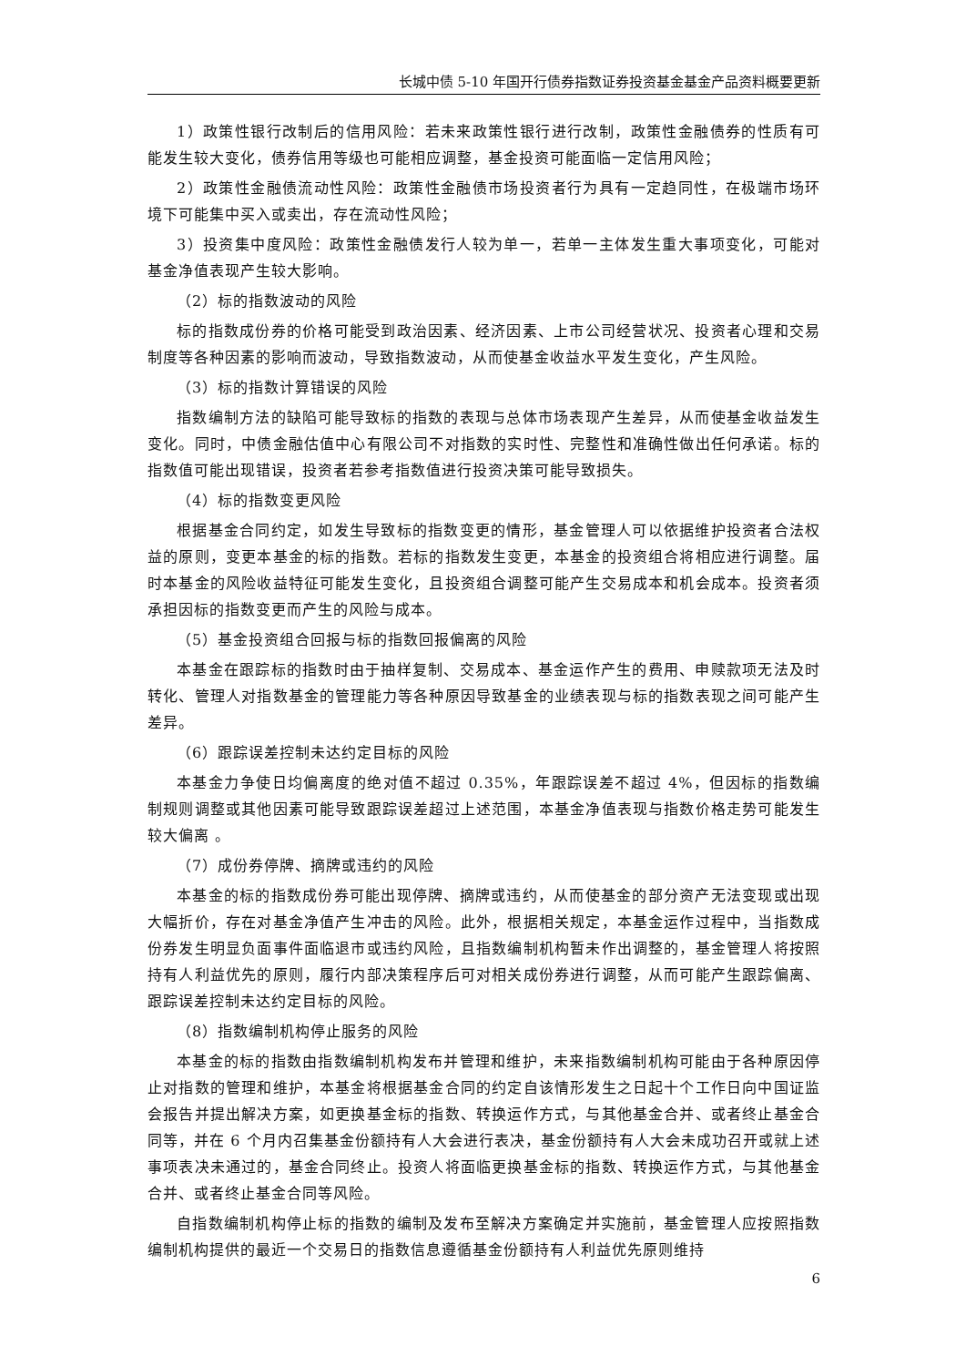长城中债 5-10 年国开行债券指数证券投资基金基金产品资料概要更新
1）政策性银行改制后的信用风险：若未来政策性银行进行改制，政策性金融债券的性质有可能发生较大变化，债券信用等级也可能相应调整，基金投资可能面临一定信用风险；
2）政策性金融债流动性风险：政策性金融债市场投资者行为具有一定趋同性，在极端市场环境下可能集中买入或卖出，存在流动性风险；
3）投资集中度风险：政策性金融债发行人较为单一，若单一主体发生重大事项变化，可能对基金净值表现产生较大影响。
（2）标的指数波动的风险
标的指数成份券的价格可能受到政治因素、经济因素、上市公司经营状况、投资者心理和交易制度等各种因素的影响而波动，导致指数波动，从而使基金收益水平发生变化，产生风险。
（3）标的指数计算错误的风险
指数编制方法的缺陷可能导致标的指数的表现与总体市场表现产生差异，从而使基金收益发生变化。同时，中债金融估值中心有限公司不对指数的实时性、完整性和准确性做出任何承诺。标的指数值可能出现错误，投资者若参考指数值进行投资决策可能导致损失。
（4）标的指数变更风险
根据基金合同约定，如发生导致标的指数变更的情形，基金管理人可以依据维护投资者合法权益的原则，变更本基金的标的指数。若标的指数发生变更，本基金的投资组合将相应进行调整。届时本基金的风险收益特征可能发生变化，且投资组合调整可能产生交易成本和机会成本。投资者须承担因标的指数变更而产生的风险与成本。
（5）基金投资组合回报与标的指数回报偏离的风险
本基金在跟踪标的指数时由于抽样复制、交易成本、基金运作产生的费用、申赎款项无法及时转化、管理人对指数基金的管理能力等各种原因导致基金的业绩表现与标的指数表现之间可能产生差异。
（6）跟踪误差控制未达约定目标的风险
本基金力争使日均偏离度的绝对值不超过 0.35%，年跟踪误差不超过 4%，但因标的指数编制规则调整或其他因素可能导致跟踪误差超过上述范围，本基金净值表现与指数价格走势可能发生较大偏离 。
（7）成份券停牌、摘牌或违约的风险
本基金的标的指数成份券可能出现停牌、摘牌或违约，从而使基金的部分资产无法变现或出现大幅折价，存在对基金净值产生冲击的风险。此外，根据相关规定，本基金运作过程中，当指数成份券发生明显负面事件面临退市或违约风险，且指数编制机构暂未作出调整的，基金管理人将按照持有人利益优先的原则，履行内部决策程序后可对相关成份券进行调整，从而可能产生跟踪偏离、跟踪误差控制未达约定目标的风险。
（8）指数编制机构停止服务的风险
本基金的标的指数由指数编制机构发布并管理和维护，未来指数编制机构可能由于各种原因停止对指数的管理和维护，本基金将根据基金合同的约定自该情形发生之日起十个工作日向中国证监会报告并提出解决方案，如更换基金标的指数、转换运作方式，与其他基金合并、或者终止基金合同等，并在 6 个月内召集基金份额持有人大会进行表决，基金份额持有人大会未成功召开或就上述事项表决未通过的，基金合同终止。投资人将面临更换基金标的指数、转换运作方式，与其他基金合并、或者终止基金合同等风险。
自指数编制机构停止标的指数的编制及发布至解决方案确定并实施前，基金管理人应按照指数编制机构提供的最近一个交易日的指数信息遵循基金份额持有人利益优先原则维持
6